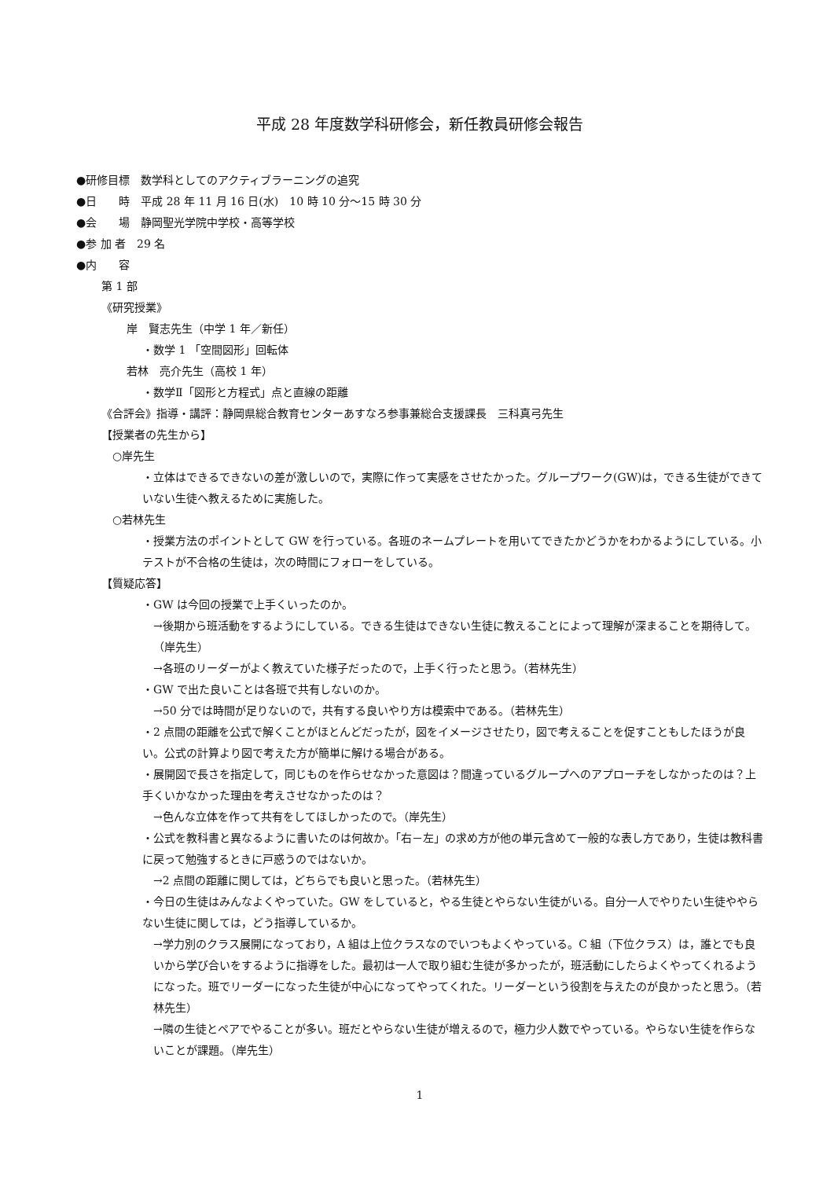平成 28 年度数学科研修会，新任教員研修会報告
●研修目標　数学科としてのアクティブラーニングの追究
●日　　時　平成 28 年 11 月 16 日(水)　10 時 10 分～15 時 30 分
●会　　場　静岡聖光学院中学校・高等学校
●参 加 者　29 名
●内　　容
第 1 部
《研究授業》
岸　賢志先生（中学 1 年／新任）
・数学 1 「空間図形」回転体
若林　亮介先生（高校 1 年）
・数学Ⅱ「図形と方程式」点と直線の距離
《合評会》指導・講評：静岡県総合教育センターあすなろ参事兼総合支援課長　三科真弓先生
【授業者の先生から】
　○岸先生
・立体はできるできないの差が激しいので，実際に作って実感をさせたかった。グループワーク(GW)は，できる生徒ができていない生徒へ教えるために実施した。
　○若林先生
・授業方法のポイントとして GW を行っている。各班のネームプレートを用いてできたかどうかをわかるようにしている。小テストが不合格の生徒は，次の時間にフォローをしている。
【質疑応答】
・GW は今回の授業で上手くいったのか。
→後期から班活動をするようにしている。できる生徒はできない生徒に教えることによって理解が深まることを期待して。（岸先生）
→各班のリーダーがよく教えていた様子だったので，上手く行ったと思う。（若林先生）
・GW で出た良いことは各班で共有しないのか。
→50 分では時間が足りないので，共有する良いやり方は模索中である。（若林先生）
・2 点間の距離を公式で解くことがほとんどだったが，図をイメージさせたり，図で考えることを促すこともしたほうが良い。公式の計算より図で考えた方が簡単に解ける場合がある。
・展開図で長さを指定して，同じものを作らせなかった意図は？間違っているグループへのアプローチをしなかったのは？上手くいかなかった理由を考えさせなかったのは？
→色んな立体を作って共有をしてほしかったので。（岸先生）
・公式を教科書と異なるように書いたのは何故か。「右－左」の求め方が他の単元含めて一般的な表し方であり，生徒は教科書に戻って勉強するときに戸惑うのではないか。
→2 点間の距離に関しては，どちらでも良いと思った。（若林先生）
・今日の生徒はみんなよくやっていた。GW をしていると，やる生徒とやらない生徒がいる。自分一人でやりたい生徒ややらない生徒に関しては，どう指導しているか。
→学力別のクラス展開になっており，A 組は上位クラスなのでいつもよくやっている。C 組（下位クラス）は，誰とでも良いから学び合いをするように指導をした。最初は一人で取り組む生徒が多かったが，班活動にしたらよくやってくれるようになった。班でリーダーになった生徒が中心になってやってくれた。リーダーという役割を与えたのが良かったと思う。（若林先生）
→隣の生徒とペアでやることが多い。班だとやらない生徒が増えるので，極力少人数でやっている。やらない生徒を作らないことが課題。（岸先生）
1